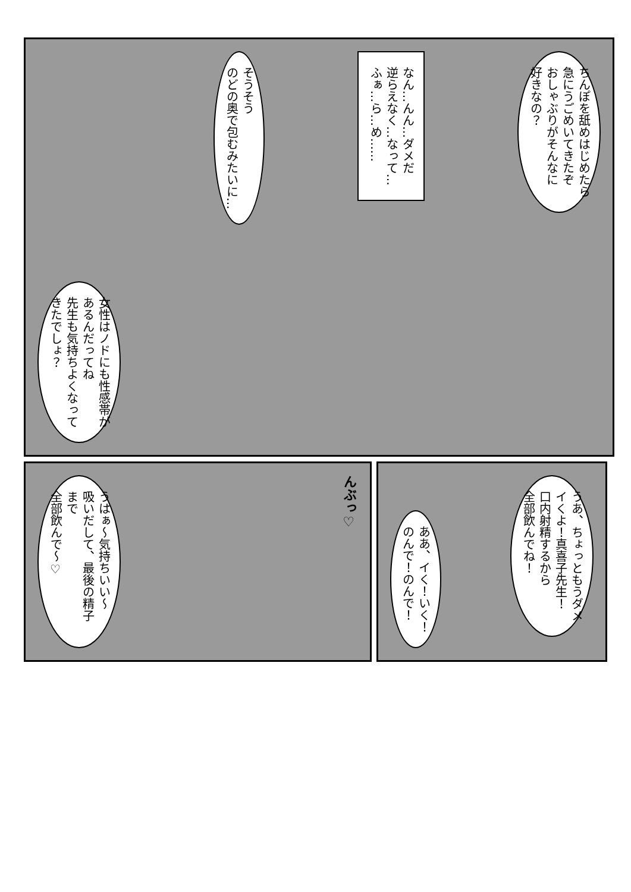ちんぽを舐めはじめたら
急にうごめいてきたぞ
おしゃぶりがそんなに
好きなの？
なん…んん…ダメだ
逆らえなく…なって…
ふぁ…ら…め……
そうそう
のどの奥で包むみたいに…
女性はノドにも性感帯が
あるんだってね
先生も気持ちよくなって
きたでしょ？
うあ、ちょっともうダメ
イくよ！真喜子先生！
口内射精するから
全部飲んでね！
ああ、イく！いく！
のんで！のんで！
んぶっ♡
うはぁ〜気持ちいい〜
吸いだして、最後の精子まで
全部飲んで〜♡